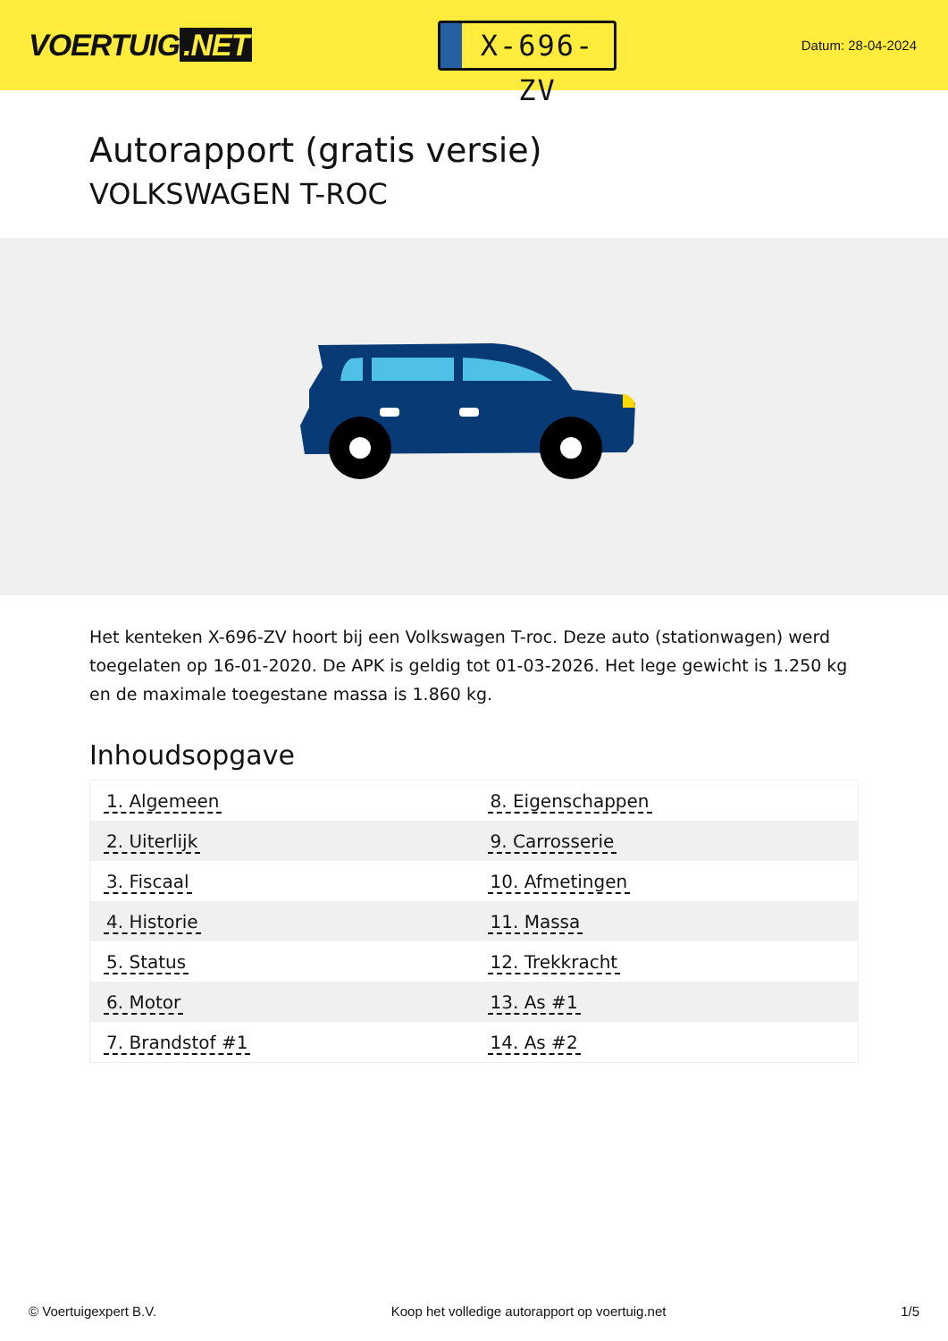VOERTUIG.NET
X-696-ZV
Datum: 28-04-2024
Autorapport (gratis versie)
VOLKSWAGEN T-ROC
Het kenteken X-696-ZV hoort bij een Volkswagen T-roc. Deze auto (stationwagen) werd toegelaten op 16-01-2020. De APK is geldig tot 01-03-2026. Het lege gewicht is 1.250 kg en de maximale toegestane massa is 1.860 kg.
Inhoudsopgave
| 1. Algemeen | 8. Eigenschappen |
| 2. Uiterlijk | 9. Carrosserie |
| 3. Fiscaal | 10. Afmetingen |
| 4. Historie | 11. Massa |
| 5. Status | 12. Trekkracht |
| 6. Motor | 13. As #1 |
| 7. Brandstof #1 | 14. As #2 |
© Voertuigexpert B.V. Koop het volledige autorapport op voertuig.net 1/5